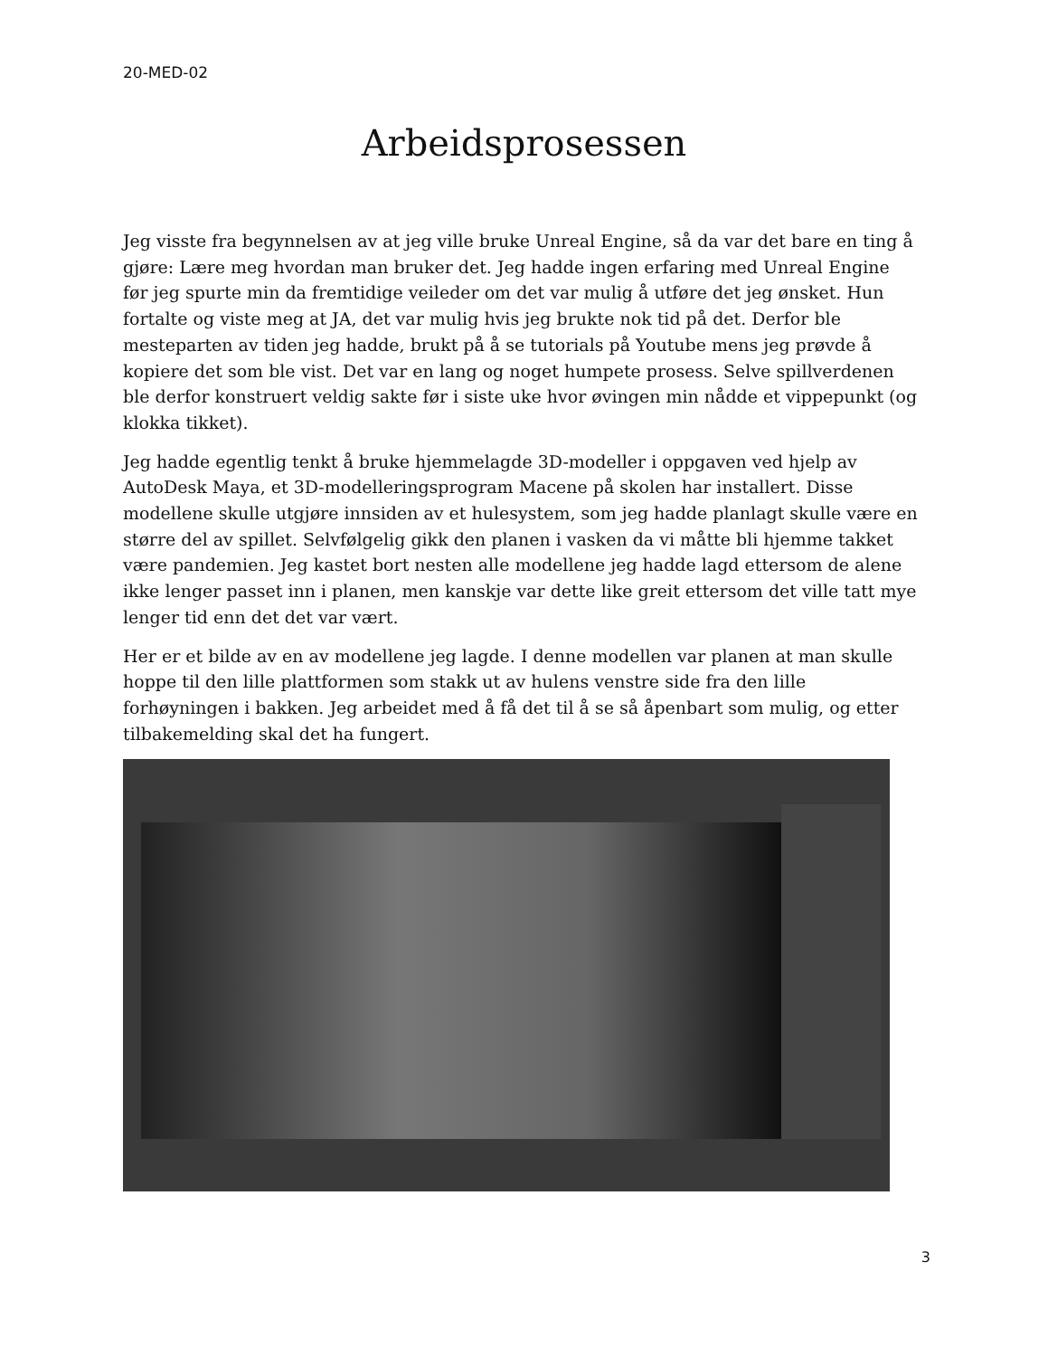20-MED-02
Arbeidsprosessen
Jeg visste fra begynnelsen av at jeg ville bruke Unreal Engine, så da var det bare en ting å gjøre: Lære meg hvordan man bruker det. Jeg hadde ingen erfaring med Unreal Engine før jeg spurte min da fremtidige veileder om det var mulig å utføre det jeg ønsket. Hun fortalte og viste meg at JA, det var mulig hvis jeg brukte nok tid på det. Derfor ble mesteparten av tiden jeg hadde, brukt på å se tutorials på Youtube mens jeg prøvde å kopiere det som ble vist. Det var en lang og noget humpete prosess. Selve spillverdenen ble derfor konstruert veldig sakte før i siste uke hvor øvingen min nådde et vippepunkt (og klokka tikket).
Jeg hadde egentlig tenkt å bruke hjemmelagde 3D-modeller i oppgaven ved hjelp av AutoDesk Maya, et 3D-modelleringsprogram Macene på skolen har installert. Disse modellene skulle utgjøre innsiden av et hulesystem, som jeg hadde planlagt skulle være en større del av spillet. Selvfølgelig gikk den planen i vasken da vi måtte bli hjemme takket være pandemien. Jeg kastet bort nesten alle modellene jeg hadde lagd ettersom de alene ikke lenger passet inn i planen, men kanskje var dette like greit ettersom det ville tatt mye lenger tid enn det det var vært.
Her er et bilde av en av modellene jeg lagde. I denne modellen var planen at man skulle hoppe til den lille plattformen som stakk ut av hulens venstre side fra den lille forhøyningen i bakken. Jeg arbeidet med å få det til å se så åpenbart som mulig, og etter tilbakemelding skal det ha fungert.
3